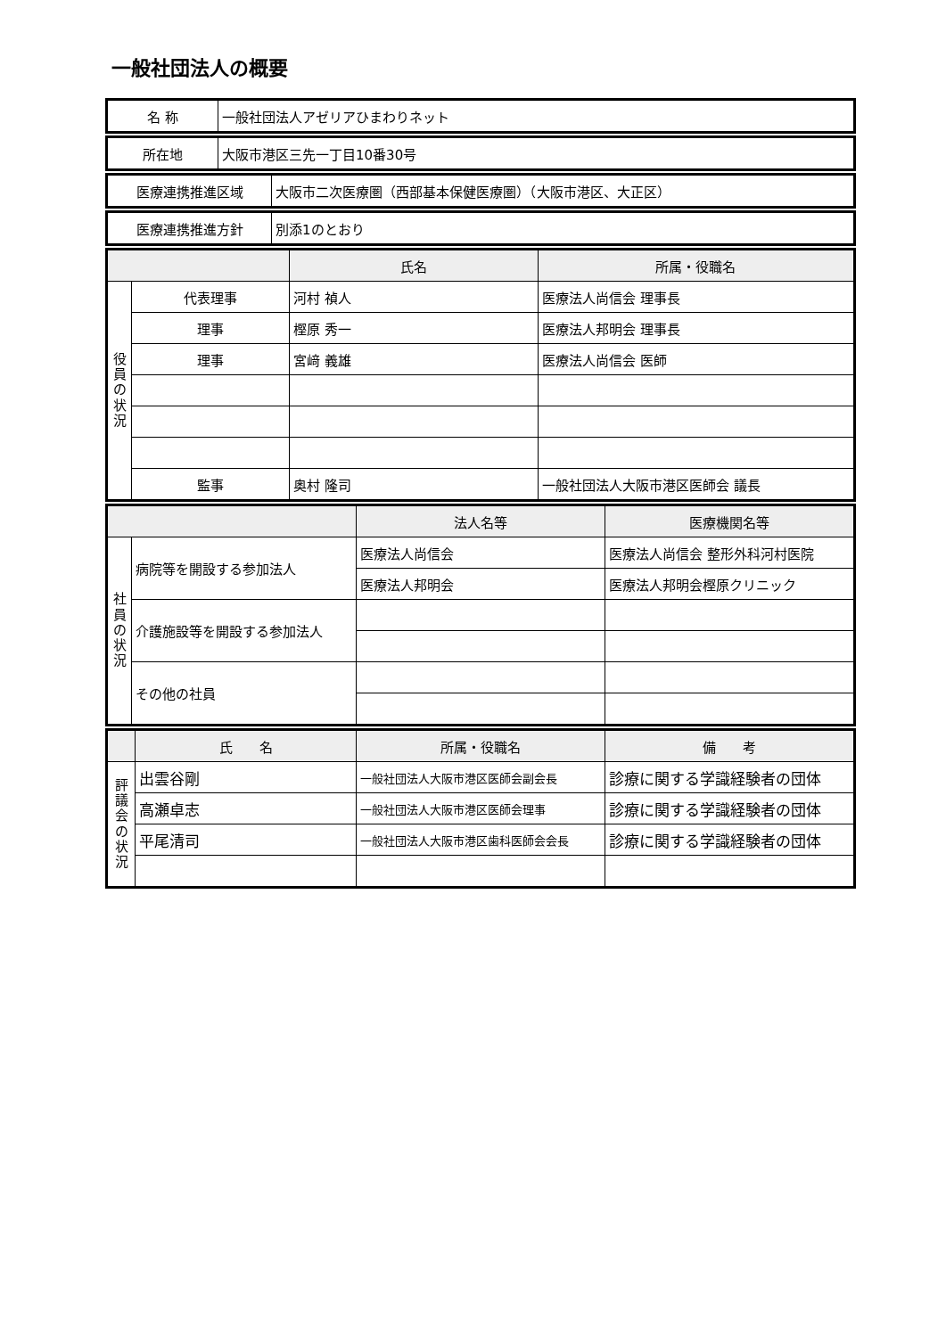一般社団法人の概要
| 名 称 | 一般社団法人アゼリアひまわりネット |
| 所在地 | 大阪市港区三先一丁目10番30号 |
| 医療連携推進区域 | 大阪市二次医療圏（西部基本保健医療圏）（大阪市港区、大正区） |
| 医療連携推進方針 | 別添1のとおり |
| | | 氏名 | 所属・役職名 |
| --- | --- | --- | --- |
| 役 員 の 状 況 | 代表理事 | 河村 禎人 | 医療法人尚信会 理事長 |
| | 理事 | 樫原 秀一 | 医療法人邦明会 理事長 |
| | 理事 | 宮﨑 義雄 | 医療法人尚信会 医師 |
| | 監事 | 奥村 隆司 | 一般社団法人大阪市港区医師会 議長 |
| | | 法人名等 | 医療機関名等 |
| --- | --- | --- | --- |
| 社 員 の 状 況 | 病院等を開設する参加法人 | 医療法人尚信会 | 医療法人尚信会 整形外科河村医院 |
| | | 医療法人邦明会 | 医療法人邦明会樫原クリニック |
| | 介護施設等を開設する参加法人 | | |
| | その他の社員 | | |
| | 氏 名 | 所属・役職名 | 備 考 |
| --- | --- | --- | --- |
| 評 議 会 の 状 況 | 出雲谷剛 | 一般社団法人大阪市港区医師会副会長 | 診療に関する学識経験者の団体 |
| | 高瀬卓志 | 一般社団法人大阪市港区医師会理事 | 診療に関する学識経験者の団体 |
| | 平尾清司 | 一般社団法人大阪市港区歯科医師会会長 | 診療に関する学識経験者の団体 |